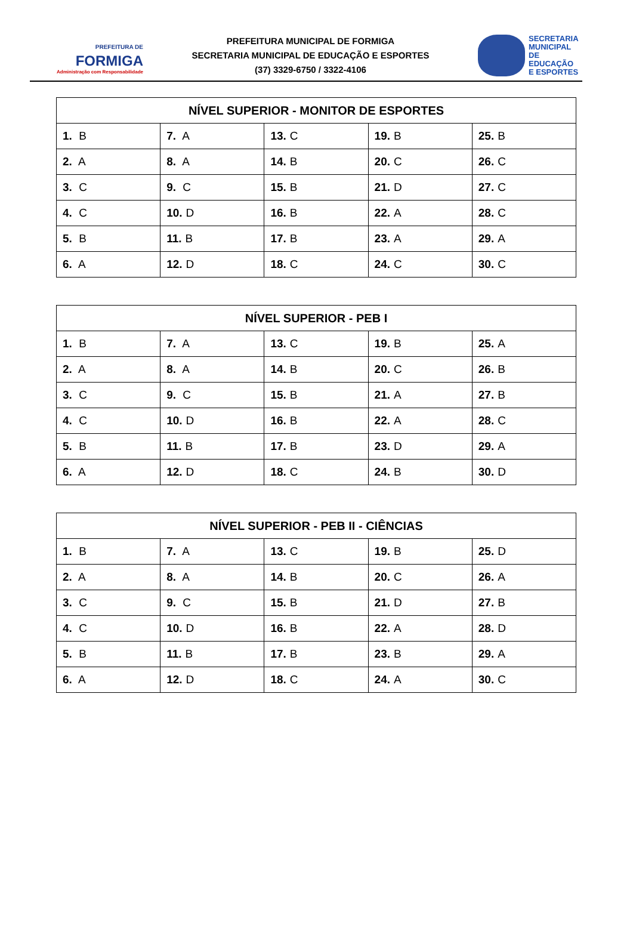PREFEITURA DE
FORMIGA
Administração com Responsabilidade
PREFEITURA MUNICIPAL DE FORMIGA
SECRETARIA MUNICIPAL DE EDUCAÇÃO E ESPORTES
(37) 3329-6750 / 3322-4106
SECRETARIA
MUNICIPAL
DE EDUCAÇÃO
E ESPORTES
| NÍVEL SUPERIOR - MONITOR DE ESPORTES | | | | |
| --- | --- | --- | --- | --- |
| 1. B | 7. A | 13. C | 19. B | 25. B |
| 2. A | 8. A | 14. B | 20. C | 26. C |
| 3. C | 9. C | 15. B | 21. D | 27. C |
| 4. C | 10. D | 16. B | 22. A | 28. C |
| 5. B | 11. B | 17. B | 23. A | 29. A |
| 6. A | 12. D | 18. C | 24. C | 30. C |
| NÍVEL SUPERIOR - PEB I | | | | |
| --- | --- | --- | --- | --- |
| 1. B | 7. A | 13. C | 19. B | 25. A |
| 2. A | 8. A | 14. B | 20. C | 26. B |
| 3. C | 9. C | 15. B | 21. A | 27. B |
| 4. C | 10. D | 16. B | 22. A | 28. C |
| 5. B | 11. B | 17. B | 23. D | 29. A |
| 6. A | 12. D | 18. C | 24. B | 30. D |
| NÍVEL SUPERIOR - PEB II - CIÊNCIAS | | | | |
| --- | --- | --- | --- | --- |
| 1. B | 7. A | 13. C | 19. B | 25. D |
| 2. A | 8. A | 14. B | 20. C | 26. A |
| 3. C | 9. C | 15. B | 21. D | 27. B |
| 4. C | 10. D | 16. B | 22. A | 28. D |
| 5. B | 11. B | 17. B | 23. B | 29. A |
| 6. A | 12. D | 18. C | 24. A | 30. C |